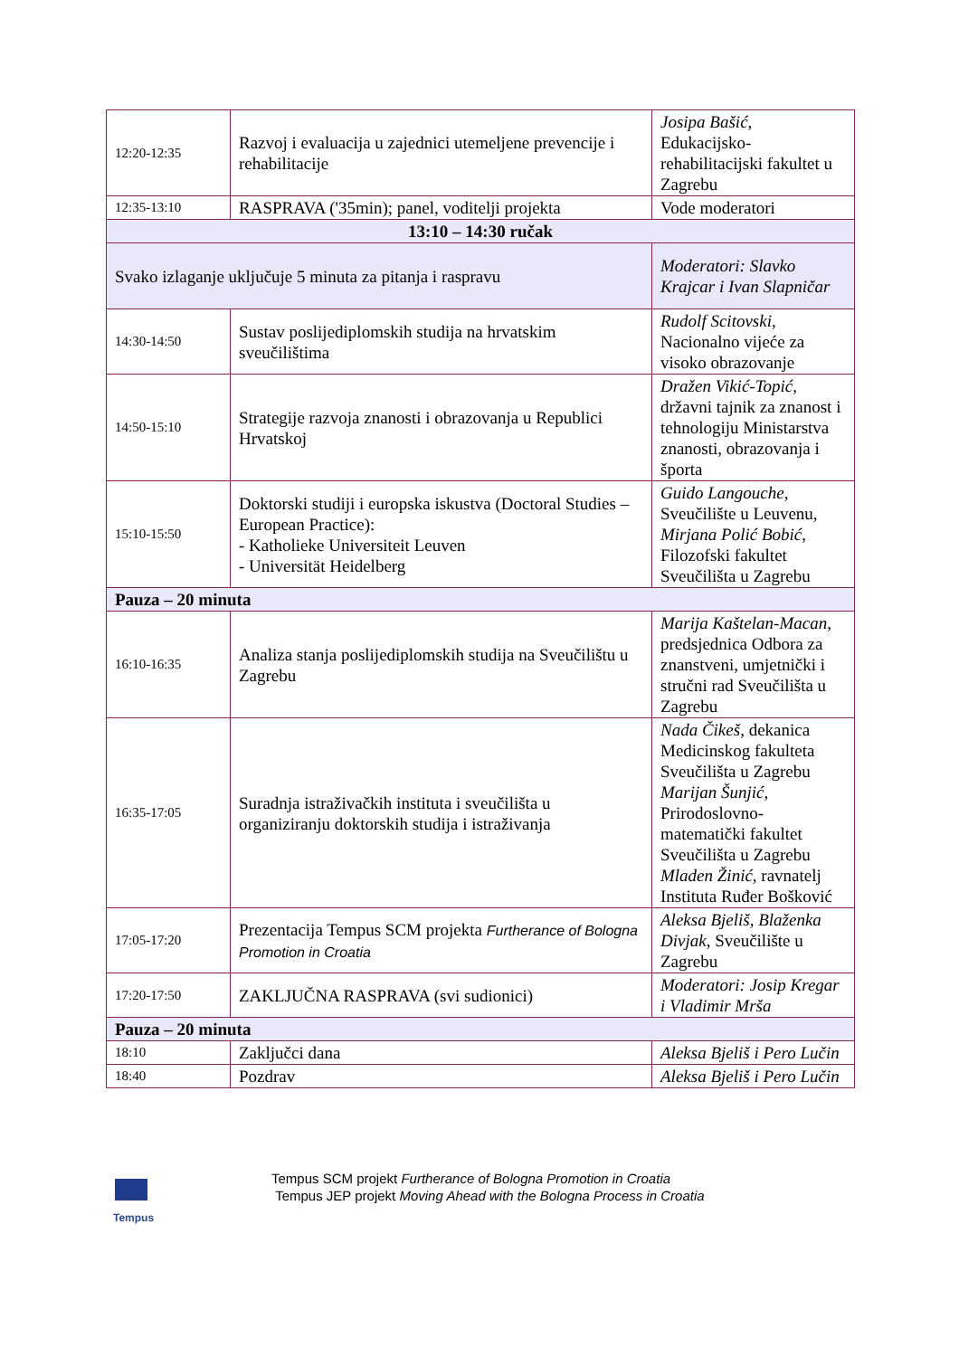| 12:20-12:35 | Razvoj i evaluacija u zajednici utemeljene prevencije i rehabilitacije | Josipa Bašić , Edukacijsko-rehabilitacijski fakultet u Zagrebu |
| 12:35-13:10 | RASPRAVA ('35min); panel, voditelji projekta | Vode moderatori |
| 13:10 – 14:30 ručak | | |
| Svako izlaganje uključuje 5 minuta za pitanja i raspravu | | Moderatori: Slavko Krajcar i Ivan Slapničar |
| 14:30-14:50 | Sustav poslijediplomskih studija na hrvatskim sveučilištima | Rudolf Scitovski , Nacionalno vijeće za visoko obrazovanje |
| 14:50-15:10 | Strategije razvoja znanosti i obrazovanja u Republici Hrvatskoj | Dražen Vikić-Topić, državni tajnik za znanost i tehnologiju Ministarstva znanosti, obrazovanja i športa |
| 15:10-15:50 | Doktorski studiji i europska iskustva (Doctoral Studies – European Practice): - Katholieke Universiteit Leuven - Universität Heidelberg | Guido Langouche , Sveučilište u Leuvenu, Mirjana Polić Bobić , Filozofski fakultet Sveučilišta u Zagrebu |
| Pauza – 20 minuta | | |
| 16:10-16:35 | Analiza stanja poslijediplomskih studija na Sveučilištu u Zagrebu | Marija Kaštelan-Macan , predsjednica Odbora za znanstveni, umjetnički i stručni rad Sveučilišta u Zagrebu |
| 16:35-17:05 | Suradnja istraživačkih instituta i sveučilišta u organiziranju doktorskih studija i istraživanja | Nada Čikeš , dekanica Medicinskog fakulteta Sveučilišta u Zagrebu Marijan Šunjić , Prirodoslovno-matematički fakultet Sveučilišta u Zagrebu Mladen Žinić , ravnatelj Instituta Ruđer Bošković |
| 17:05-17:20 | Prezentacija Tempus SCM projekta Furtherance of Bologna Promotion in Croatia | Aleksa Bjeliš, Blaženka Divjak , Sveučilište u Zagrebu |
| 17:20-17:50 | ZAKLJUČNA RASPRAVA (svi sudionici) | Moderatori: Josip Kregar i Vladimir Mrša |
| Pauza – 20 minuta | | |
| 18:10 | Zaključci dana | Aleksa Bjeliš i Pero Lučin |
| 18:40 | Pozdrav | Aleksa Bjeliš i Pero Lučin |
Tempus
Tempus SCM projekt Furtherance of Bologna Promotion in Croatia
Tempus JEP projekt Moving Ahead with the Bologna Process in Croatia